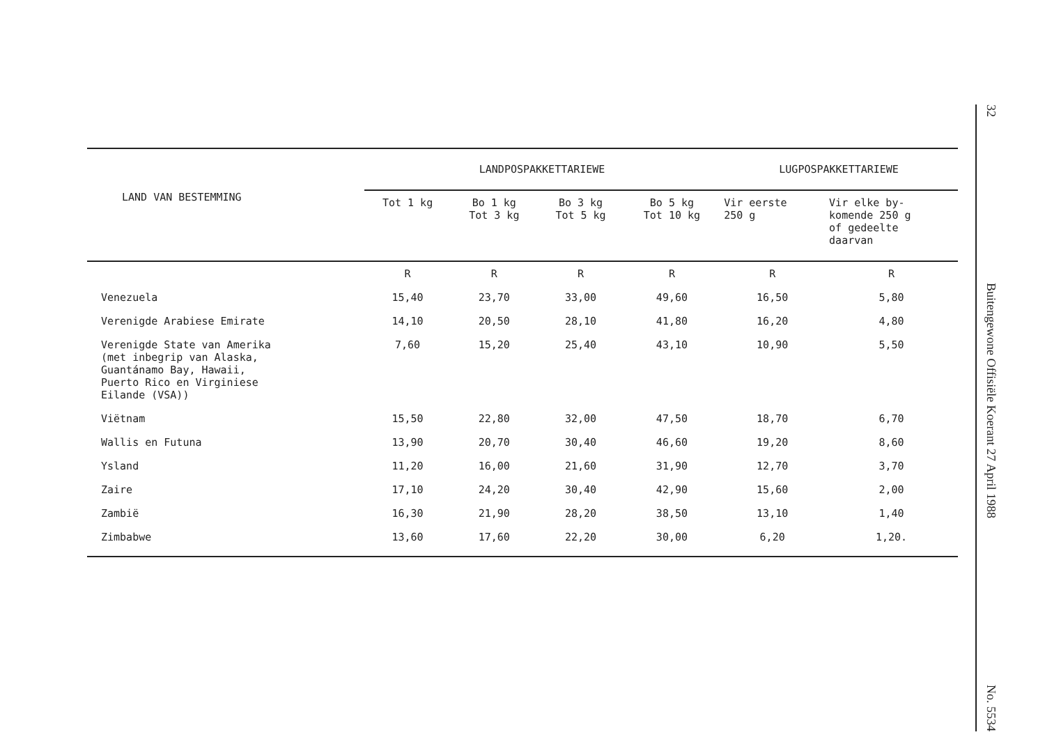| LAND VAN BESTEMMING | LANDPOSPAKKETTARIEWE | | | | LUGPOSPAKKETTARIEWE | |
| --- | --- | --- | --- | --- | --- | --- |
| | Tot 1 kg | Bo 1 kg Tot 3 kg | Bo 3 kg Tot 5 kg | Bo 5 kg Tot 10 kg | Vir eerste 250 g | Vir elke by- komende 250 g of gedeelte daarvan |
| | R | R | R | R | R | R |
| Venezuela | 15,40 | 23,70 | 33,00 | 49,60 | 16,50 | 5,80 |
| Verenigde Arabiese Emirate | 14,10 | 20,50 | 28,10 | 41,80 | 16,20 | 4,80 |
| Verenigde State van Amerika (met inbegrip van Alaska, Guantánamo Bay, Hawaii, Puerto Rico en Virginiese Eilande (VSA)) | 7,60 | 15,20 | 25,40 | 43,10 | 10,90 | 5,50 |
| Viëtnam | 15,50 | 22,80 | 32,00 | 47,50 | 18,70 | 6,70 |
| Wallis en Futuna | 13,90 | 20,70 | 30,40 | 46,60 | 19,20 | 8,60 |
| Ysland | 11,20 | 16,00 | 21,60 | 31,90 | 12,70 | 3,70 |
| Zaire | 17,10 | 24,20 | 30,40 | 42,90 | 15,60 | 2,00 |
| Zambië | 16,30 | 21,90 | 28,20 | 38,50 | 13,10 | 1,40 |
| Zimbabwe | 13,60 | 17,60 | 22,20 | 30,00 | 6,20 | 1,20. |
32
Buitengewone Offisiële Koerant 27 April 1988
No. 5534